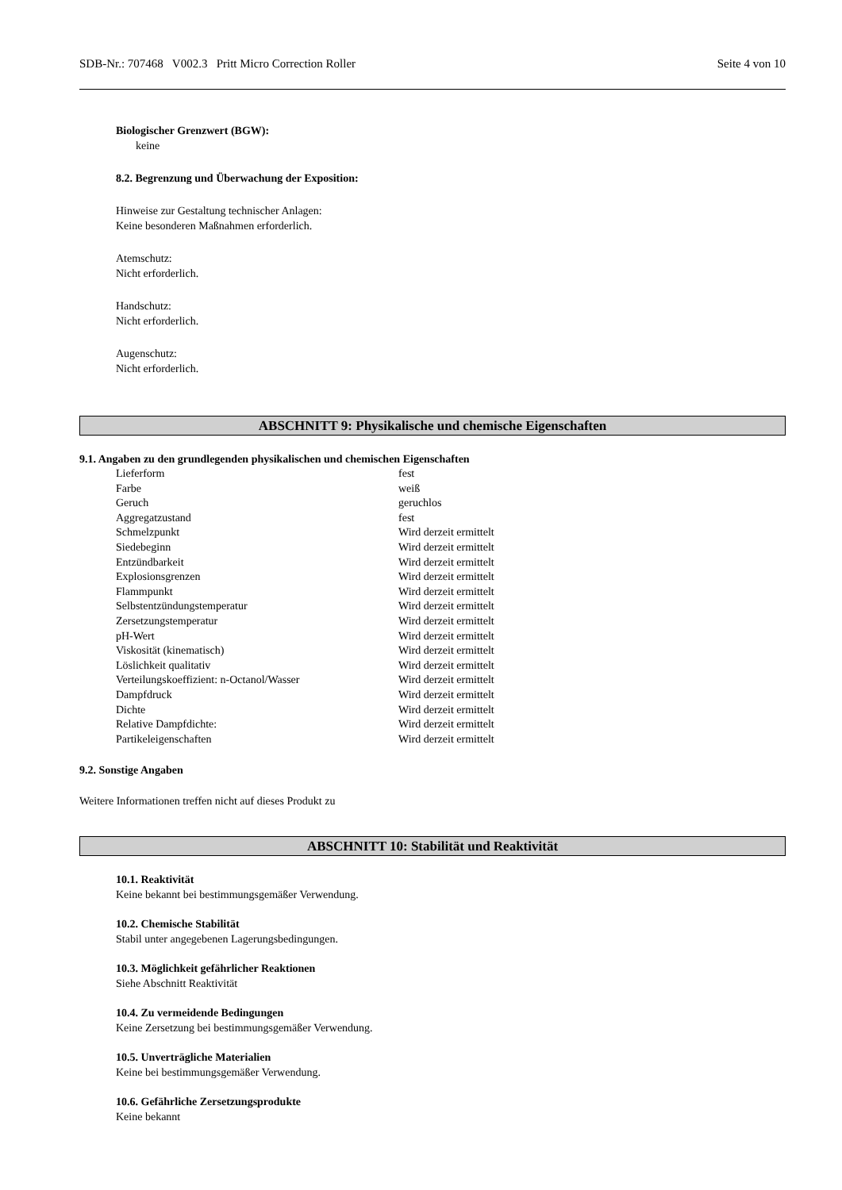SDB-Nr.: 707468 V002.3 Pritt Micro Correction Roller Seite 4 von 10
Biologischer Grenzwert (BGW):
keine
8.2. Begrenzung und Überwachung der Exposition:
Hinweise zur Gestaltung technischer Anlagen:
Keine besonderen Maßnahmen erforderlich.
Atemschutz:
Nicht erforderlich.
Handschutz:
Nicht erforderlich.
Augenschutz:
Nicht erforderlich.
ABSCHNITT 9: Physikalische und chemische Eigenschaften
9.1. Angaben zu den grundlegenden physikalischen und chemischen Eigenschaften
| Lieferform | fest |
| Farbe | weiß |
| Geruch | geruchlos |
| Aggregatzustand | fest |
| Schmelzpunkt | Wird derzeit ermittelt |
| Siedebeginn | Wird derzeit ermittelt |
| Entzündbarkeit | Wird derzeit ermittelt |
| Explosionsgrenzen | Wird derzeit ermittelt |
| Flammpunkt | Wird derzeit ermittelt |
| Selbstentzündungstemperatur | Wird derzeit ermittelt |
| Zersetzungstemperatur | Wird derzeit ermittelt |
| pH-Wert | Wird derzeit ermittelt |
| Viskosität (kinematisch) | Wird derzeit ermittelt |
| Löslichkeit qualitativ | Wird derzeit ermittelt |
| Verteilungskoeffizient: n-Octanol/Wasser | Wird derzeit ermittelt |
| Dampfdruck | Wird derzeit ermittelt |
| Dichte | Wird derzeit ermittelt |
| Relative Dampfdichte: | Wird derzeit ermittelt |
| Partikeleigenschaften | Wird derzeit ermittelt |
9.2. Sonstige Angaben
Weitere Informationen treffen nicht auf dieses Produkt zu
ABSCHNITT 10: Stabilität und Reaktivität
10.1. Reaktivität
Keine bekannt bei bestimmungsgemäßer Verwendung.
10.2. Chemische Stabilität
Stabil unter angegebenen Lagerungsbedingungen.
10.3. Möglichkeit gefährlicher Reaktionen
Siehe Abschnitt Reaktivität
10.4. Zu vermeidende Bedingungen
Keine Zersetzung bei bestimmungsgemäßer Verwendung.
10.5. Unverträgliche Materialien
Keine bei bestimmungsgemäßer Verwendung.
10.6. Gefährliche Zersetzungsprodukte
Keine bekannt